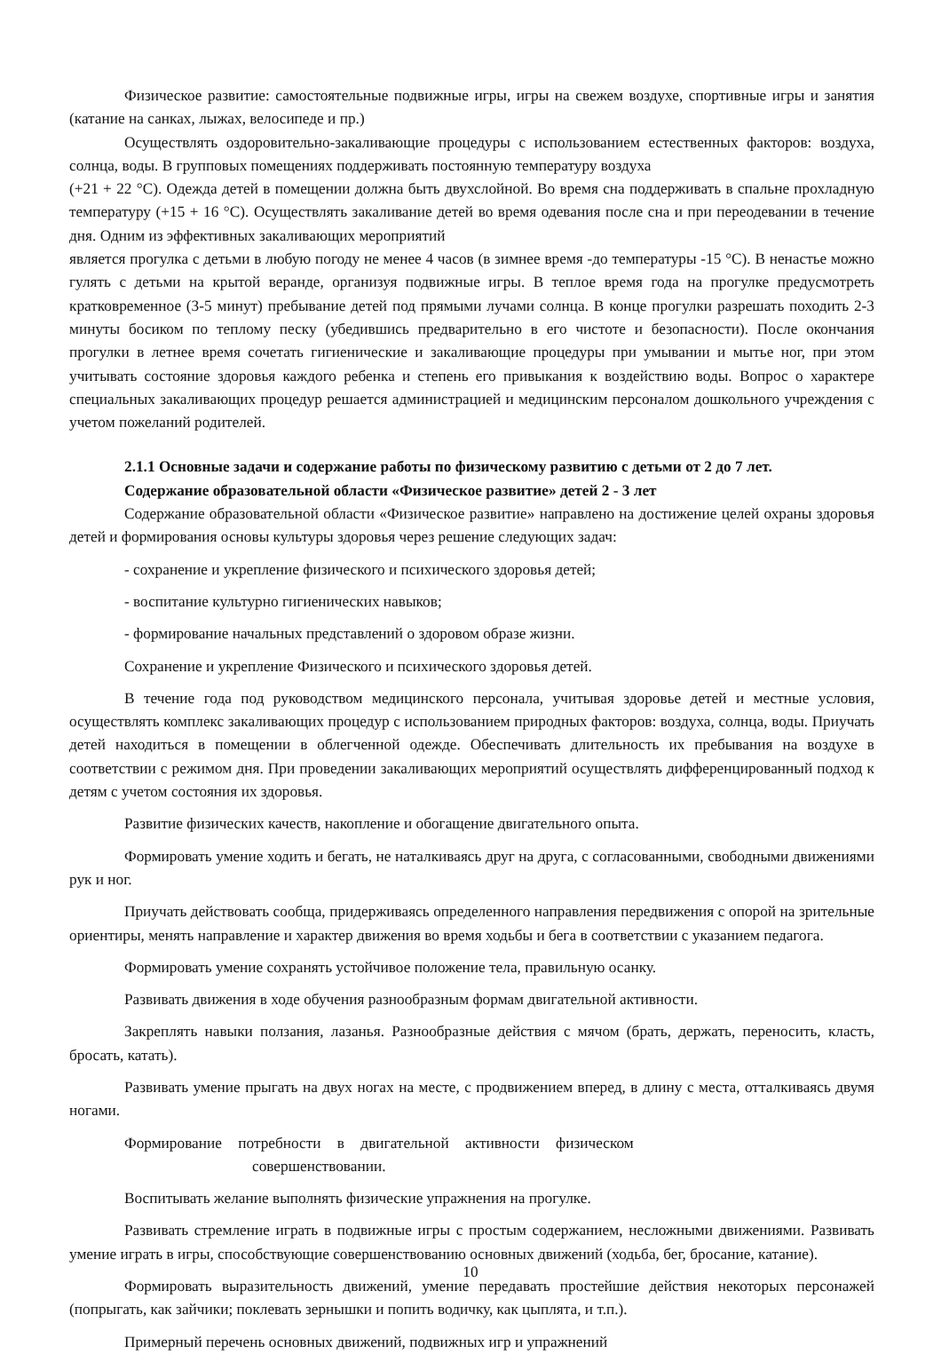Физическое развитие: самостоятельные подвижные игры, игры на свежем воздухе, спортивные игры и занятия (катание на санках, лыжах, велосипеде и пр.)
Осуществлять оздоровительно-закаливающие процедуры с использованием естественных факторов: воздуха, солнца, воды. В групповых помещениях поддерживать постоянную температуру воздуха
(+21 + 22 °С). Одежда детей в помещении должна быть двухслойной. Во время сна поддерживать в спальне прохладную температуру (+15 + 16 °С). Осуществлять закаливание детей во время одевания после сна и при переодевании в течение дня. Одним из эффективных закаливающих мероприятий
является прогулка с детьми в любую погоду не менее 4 часов (в зимнее время -до температуры -15 °С). В ненастье можно гулять с детьми на крытой веранде, организуя подвижные игры. В теплое время года на прогулке предусмотреть кратковременное (3-5 минут) пребывание детей под прямыми лучами солнца. В конце прогулки разрешать походить 2-3 минуты босиком по теплому песку (убедившись предварительно в его чистоте и безопасности). После окончания прогулки в летнее время сочетать гигиенические и закаливающие процедуры при умывании и мытье ног, при этом учитывать состояние здоровья каждого ребенка и степень его привыкания к воздействию воды. Вопрос о характере специальных закаливающих процедур решается администрацией и медицинским персоналом дошкольного учреждения с учетом пожеланий родителей.
2.1.1 Основные задачи и содержание работы по физическому развитию с детьми от 2 до 7 лет.
Содержание образовательной области «Физическое развитие» детей 2 - 3 лет
Содержание образовательной области «Физическое развитие» направлено на достижение целей охраны здоровья детей и формирования основы культуры здоровья через решение следующих задач:
- сохранение и укрепление физического и психического здоровья детей;
- воспитание культурно гигиенических навыков;
- формирование начальных представлений о здоровом образе жизни.
Сохранение и укрепление Физического и психического здоровья детей.
В течение года под руководством медицинского персонала, учитывая здоровье детей и местные условия, осуществлять комплекс закаливающих процедур с использованием природных факторов: воздуха, солнца, воды. Приучать детей находиться в помещении в облегченной одежде. Обеспечивать длительность их пребывания на воздухе в соответствии с режимом дня. При проведении закаливающих мероприятий осуществлять дифференцированный подход к детям с учетом состояния их здоровья.
Развитие физических качеств, накопление и обогащение двигательного опыта.
Формировать умение ходить и бегать, не наталкиваясь друг на друга, с согласованными, свободными движениями рук и ног.
Приучать действовать сообща, придерживаясь определенного направления передвижения с опорой на зрительные ориентиры, менять направление и характер движения во время ходьбы и бега в соответствии с указанием педагога.
Формировать умение сохранять устойчивое положение тела, правильную осанку.
Развивать движения в ходе обучения разнообразным формам двигательной активности.
Закреплять навыки ползания, лазанья. Разнообразные действия с мячом (брать, держать, переносить, класть, бросать, катать).
Развивать умение прыгать на двух ногах на месте, с продвижением вперед, в длину с места, отталкиваясь двумя ногами.
Формирование потребности в двигательной активности физическом
совершенствовании.
Воспитывать желание выполнять физические упражнения на прогулке.
Развивать стремление играть в подвижные игры с простым содержанием, несложными движениями. Развивать умение играть в игры, способствующие совершенствованию основных движений (ходьба, бег, бросание, катание).
Формировать выразительность движений, умение передавать простейшие действия некоторых персонажей (попрыгать, как зайчики; поклевать зернышки и попить водичку, как цыплята, и т.п.).
Примерный перечень основных движений, подвижных игр и упражнений
10